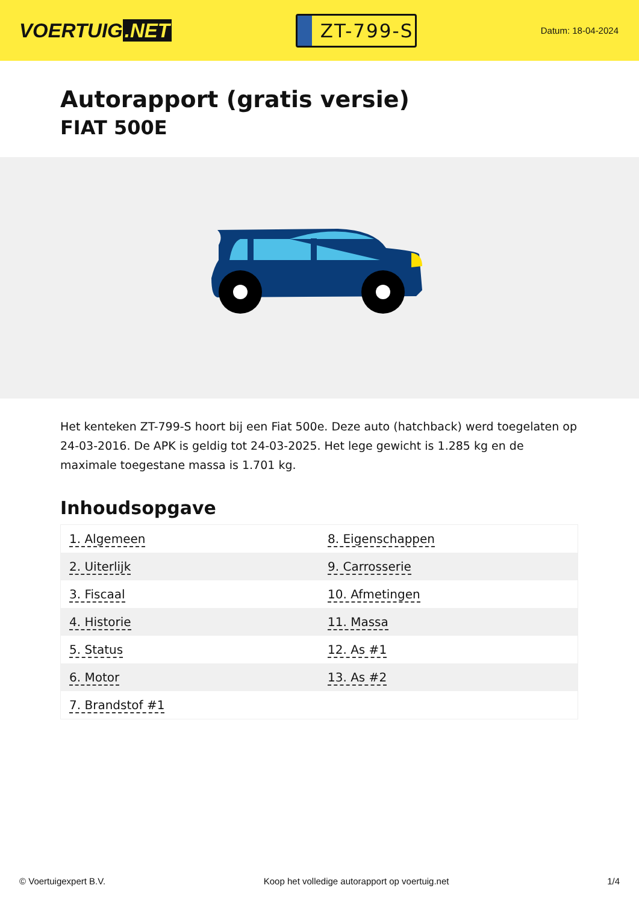VOERTUIG.NET
ZT-799-S
Datum: 18-04-2024
Autorapport (gratis versie)
FIAT 500E
Het kenteken ZT-799-S hoort bij een Fiat 500e. Deze auto (hatchback) werd toegelaten op 24-03-2016. De APK is geldig tot 24-03-2025. Het lege gewicht is 1.285 kg en de maximale toegestane massa is 1.701 kg.
Inhoudsopgave
| 1. Algemeen | 8. Eigenschappen |
| 2. Uiterlijk | 9. Carrosserie |
| 3. Fiscaal | 10. Afmetingen |
| 4. Historie | 11. Massa |
| 5. Status | 12. As #1 |
| 6. Motor | 13. As #2 |
| 7. Brandstof #1 | |
© Voertuigexpert B.V. Koop het volledige autorapport op voertuig.net 1/4